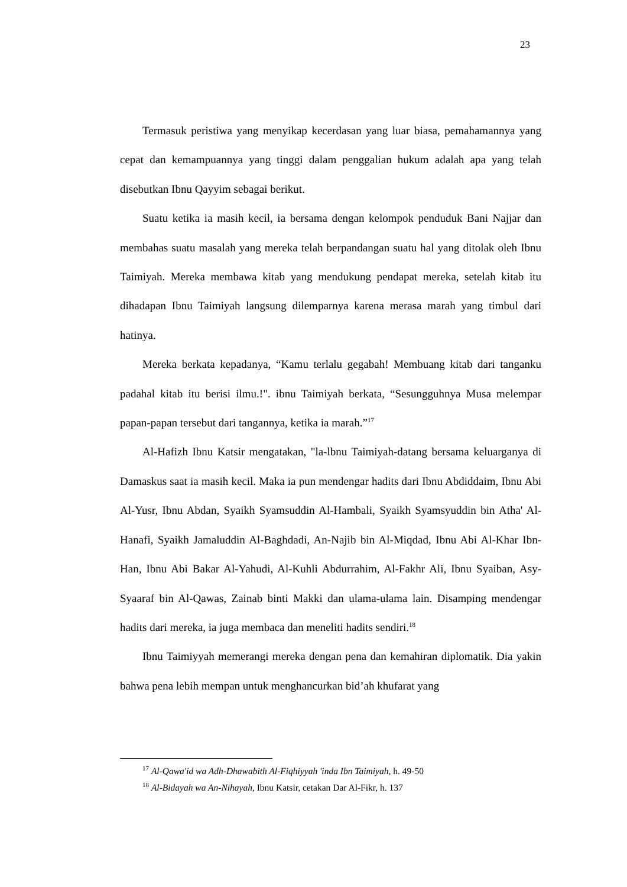23
Termasuk peristiwa yang menyikap kecerdasan yang luar biasa, pemahamannya yang cepat dan kemampuannya yang tinggi dalam penggalian hukum adalah apa yang telah disebutkan Ibnu Qayyim sebagai berikut.
Suatu ketika ia masih kecil, ia bersama dengan kelompok penduduk Bani Najjar dan membahas suatu masalah yang mereka telah berpandangan suatu hal yang ditolak oleh Ibnu Taimiyah. Mereka membawa kitab yang mendukung pendapat mereka, setelah kitab itu dihadapan Ibnu Taimiyah langsung dilemparnya karena merasa marah yang timbul dari hatinya.
Mereka berkata kepadanya, “Kamu terlalu gegabah! Membuang kitab dari tanganku padahal kitab itu berisi ilmu.!". ibnu Taimiyah berkata, “Sesungguhnya Musa melempar papan-papan tersebut dari tangannya, ketika ia marah.”<sup>17</sup>
Al-Hafizh Ibnu Katsir mengatakan, "la-lbnu Taimiyah-datang bersama keluarganya di Damaskus saat ia masih kecil. Maka ia pun mendengar hadits dari Ibnu Abdiddaim, Ibnu Abi Al-Yusr, Ibnu Abdan, Syaikh Syamsuddin Al-Hambali, Syaikh Syamsyuddin bin Atha' Al-Hanafi, Syaikh Jamaluddin Al-Baghdadi, An-Najib bin Al-Miqdad, Ibnu Abi Al-Khar Ibn-Han, Ibnu Abi Bakar Al-Yahudi, Al-Kuhli Abdurrahim, Al-Fakhr Ali, Ibnu Syaiban, Asy-Syaaraf bin Al-Qawas, Zainab binti Makki dan ulama-ulama lain. Disamping mendengar hadits dari mereka, ia juga membaca dan meneliti hadits sendiri.<sup>18</sup>
Ibnu Taimiyyah memerangi mereka dengan pena dan kemahiran diplomatik. Dia yakin bahwa pena lebih mempan untuk menghancurkan bid’ah khufarat yang
<sup>17</sup> Al-Qawa'id wa Adh-Dhawabith Al-Fiqhiyyah 'inda Ibn Taimiyah, h. 49-50
<sup>18</sup> Al-Bidayah wa An-Nihayah, Ibnu Katsir, cetakan Dar Al-Fikr, h. 137